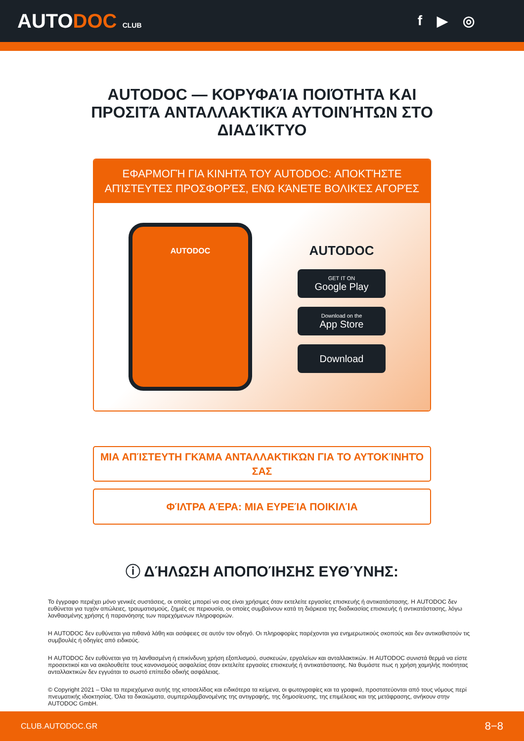AUTODOC CLUB
f ▶ ◎
AUTODOC — ΚΟΡΥΦΑΊΑ ΠΟΙΌΤΗΤΑ ΚΑΙ ΠΡΟΣΙΤΆ ΑΝΤΑΛΛΑΚΤΙΚΆ ΑΥΤΟΙΝΉΤΩΝ ΣΤΟ ΔΙΑΔΊΚΤΥΟ
ΕΦΑΡΜΟΓΉ ΓΙΑ ΚΙΝΗΤΆ ΤΟΥ AUTODOC: ΑΠΟΚΤΉΣΤΕ ΑΠΊΣΤΕΥΤΕΣ ΠΡΟΣΦΟΡΈΣ, ΕΝΏ ΚΆΝΕΤΕ ΒΟΛΙΚΈΣ ΑΓΟΡΈΣ
AUTODOC
AUTODOC
GET IT ON
Google Play
Download on the
App Store
Download
ΜΙΑ ΑΠΊΣΤΕΥΤΗ ΓΚΆΜΑ ΑΝΤΑΛΛΑΚΤΙΚΏΝ ΓΙΑ ΤΟ ΑΥΤΟΚΊΝΗΤΌ ΣΑΣ
ΦΊΛΤΡΑ ΑΈΡΑ: ΜΙΑ ΕΥΡΕΊΑ ΠΟΙΚΙΛΊΑ
ⓘ ΔΉΛΩΣΗ ΑΠΟΠΟΊΗΣΗΣ ΕΥΘΎΝΗΣ:
Το έγγραφο περιέχει μόνο γενικές συστάσεις, οι οποίες μπορεί να σας είναι χρήσιμες όταν εκτελείτε εργασίες επισκευής ή αντικατάστασης. Η AUTODOC δεν ευθύνεται για τυχόν απώλειες, τραυματισμούς, ζημιές σε περιουσία, οι οποίες συμβαίνουν κατά τη διάρκεια της διαδικασίας επισκευής ή αντικατάστασης, λόγω λανθασμένης χρήσης ή παρανόησης των παρεχόμενων πληροφοριών.
Η AUTODOC δεν ευθύνεται για πιθανά λάθη και ασάφειες σε αυτόν τον οδηγό. Οι πληροφορίες παρέχονται για ενημερωτικούς σκοπούς και δεν αντικαθιστούν τις συμβουλές ή οδηγίες από ειδικούς.
Η AUTODOC δεν ευθύνεται για τη λανθασμένη ή επικίνδυνη χρήση εξοπλισμού, συσκευών, εργαλείων και ανταλλακτικών. Η AUTODOC συνιστά θερμά να είστε προσεκτικοί και να ακολουθείτε τους κανονισμούς ασφαλείας όταν εκτελείτε εργασίες επισκευής ή αντικατάστασης. Να θυμάστε πως η χρήση χαμηλής ποιότητας ανταλλακτικών δεν εγγυάται το σωστό επίπεδο οδικής ασφάλειας.
© Copyright 2021 – Όλα τα περιεχόμενα αυτής της ιστοσελίδας και ειδικότερα τα κείμενα, οι φωτογραφίες και τα γραφικά, προστατεύονται από τους νόμους περί πνευματικής ιδιοκτησίας. Όλα τα δικαιώματα, συμπεριλαμβανομένης της αντιγραφής, της δημοσίευσης, της επιμέλειας και της μετάφρασης, ανήκουν στην AUTODOC GmbH.
CLUB.AUTODOC.GR 8−8